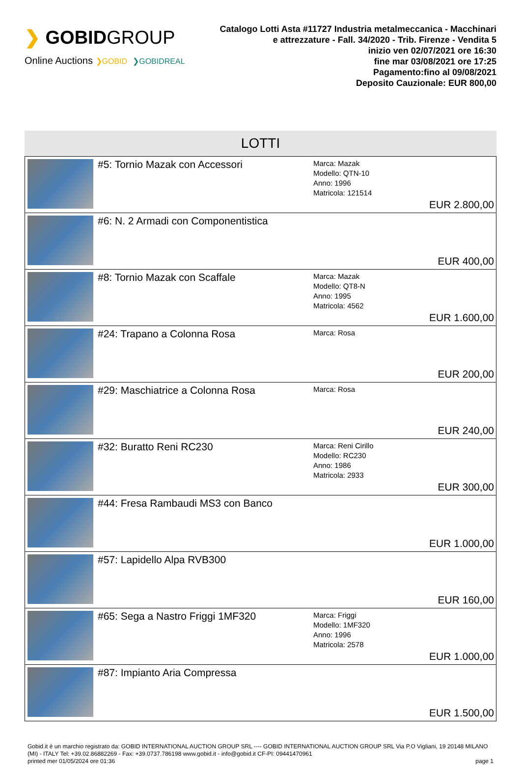❯ GOBIDGROUP
Online Auctions ❯GOBID ❯GOBIDREAL
Catalogo Lotti Asta #11727 Industria metalmeccanica - Macchinari e attrezzature - Fall. 34/2020 - Trib. Firenze - Vendita 5
inizio ven 02/07/2021 ore 16:30
fine mar 03/08/2021 ore 17:25
Pagamento:fino al 09/08/2021
Deposito Cauzionale: EUR 800,00
LOTTI
| | #5: Tornio Mazak con Accessori | Marca: Mazak Modello: QTN-10 Anno: 1996 Matricola: 121514 | EUR 2.800,00 |
| | #6: N. 2 Armadi con Componentistica | | EUR 400,00 |
| | #8: Tornio Mazak con Scaffale | Marca: Mazak Modello: QT8-N Anno: 1995 Matricola: 4562 | EUR 1.600,00 |
| | #24: Trapano a Colonna Rosa | Marca: Rosa | EUR 200,00 |
| | #29: Maschiatrice a Colonna Rosa | Marca: Rosa | EUR 240,00 |
| | #32: Buratto Reni RC230 | Marca: Reni Cirillo Modello: RC230 Anno: 1986 Matricola: 2933 | EUR 300,00 |
| | #44: Fresa Rambaudi MS3 con Banco | | EUR 1.000,00 |
| | #57: Lapidello Alpa RVB300 | | EUR 160,00 |
| | #65: Sega a Nastro Friggi 1MF320 | Marca: Friggi Modello: 1MF320 Anno: 1996 Matricola: 2578 | EUR 1.000,00 |
| | #87: Impianto Aria Compressa | | EUR 1.500,00 |
Gobid.it è un marchio registrato da: GOBID INTERNATIONAL AUCTION GROUP SRL ---- GOBID INTERNATIONAL AUCTION GROUP SRL Via P.O Vigliani, 19 20148 MILANO (MI) - ITALY Tel: +39.02.86882269 - Fax: +39.0737.786198 www.gobid.it - info@gobid.it CF-PI: 09441470961
printed mer 01/05/2024 ore 01:36 page 1